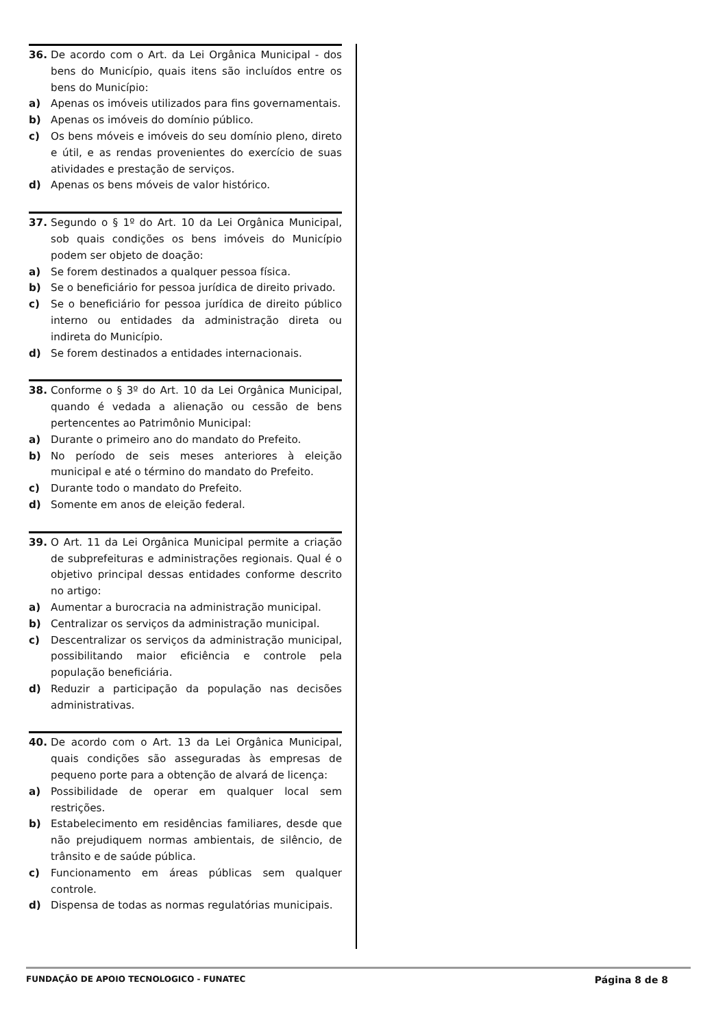36. De acordo com o Art. da Lei Orgânica Municipal - dos bens do Município, quais itens são incluídos entre os bens do Município:
a) Apenas os imóveis utilizados para fins governamentais.
b) Apenas os imóveis do domínio público.
c) Os bens móveis e imóveis do seu domínio pleno, direto e útil, e as rendas provenientes do exercício de suas atividades e prestação de serviços.
d) Apenas os bens móveis de valor histórico.
37. Segundo o § 1º do Art. 10 da Lei Orgânica Municipal, sob quais condições os bens imóveis do Município podem ser objeto de doação:
a) Se forem destinados a qualquer pessoa física.
b) Se o beneficiário for pessoa jurídica de direito privado.
c) Se o beneficiário for pessoa jurídica de direito público interno ou entidades da administração direta ou indireta do Município.
d) Se forem destinados a entidades internacionais.
38. Conforme o § 3º do Art. 10 da Lei Orgânica Municipal, quando é vedada a alienação ou cessão de bens pertencentes ao Patrimônio Municipal:
a) Durante o primeiro ano do mandato do Prefeito.
b) No período de seis meses anteriores à eleição municipal e até o término do mandato do Prefeito.
c) Durante todo o mandato do Prefeito.
d) Somente em anos de eleição federal.
39. O Art. 11 da Lei Orgânica Municipal permite a criação de subprefeituras e administrações regionais. Qual é o objetivo principal dessas entidades conforme descrito no artigo:
a) Aumentar a burocracia na administração municipal.
b) Centralizar os serviços da administração municipal.
c) Descentralizar os serviços da administração municipal, possibilitando maior eficiência e controle pela população beneficiária.
d) Reduzir a participação da população nas decisões administrativas.
40. De acordo com o Art. 13 da Lei Orgânica Municipal, quais condições são asseguradas às empresas de pequeno porte para a obtenção de alvará de licença:
a) Possibilidade de operar em qualquer local sem restrições.
b) Estabelecimento em residências familiares, desde que não prejudiquem normas ambientais, de silêncio, de trânsito e de saúde pública.
c) Funcionamento em áreas públicas sem qualquer controle.
d) Dispensa de todas as normas regulatórias municipais.
FUNDAÇÃO DE APOIO TECNOLOGICO - FUNATEC Página 8 de 8